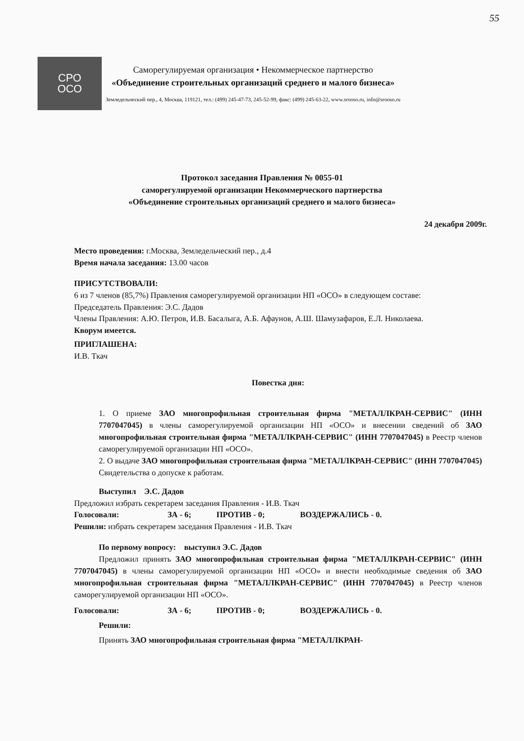55
СРО
ОСО
Саморегулируемая организация • Некоммерческое партнерство
«Объединение строительных организаций среднего и малого бизнеса»
Земледельческий пер., 4, Москва, 119121, тел.: (499) 245-47-73, 245-52-99, факс: (499) 245-63-22, www.srooso.ru, info@srooso.ru
Протокол заседания Правления № 0055-01
саморегулируемой организации Некоммерческого партнерства
«Объединение строительных организаций среднего и малого бизнеса»
24 декабря 2009г.
Место проведения: г.Москва, Земледельческий пер., д.4
Время начала заседания: 13.00 часов
ПРИСУТСТВОВАЛИ:
6 из 7 членов (85,7%) Правления саморегулируемой организации НП «ОСО» в следующем составе:
Председатель Правления: Э.С. Дадов
Члены Правления: А.Ю. Петров, И.В. Басалыга, А.Б. Афаунов, А.Ш. Шамузафаров, Е.Л. Николаева.
Кворум имеется.
ПРИГЛАШЕНА:
И.В. Ткач
Повестка дня:
1. О приеме ЗАО многопрофильная строительная фирма "МЕТАЛЛКРАН-СЕРВИС" (ИНН 7707047045) в члены саморегулируемой организации НП «ОСО» и внесении сведений об ЗАО многопрофильная строительная фирма "МЕТАЛЛКРАН-СЕРВИС" (ИНН 7707047045) в Реестр членов саморегулируемой организации НП «ОСО».
2. О выдаче ЗАО многопрофильная строительная фирма "МЕТАЛЛКРАН-СЕРВИС" (ИНН 7707047045) Свидетельства о допуске к работам.
Выступил Э.С. Дадов
Предложил избрать секретарем заседания Правления - И.В. Ткач
Голосовали: ЗА - 6; ПРОТИВ - 0; ВОЗДЕРЖАЛИСЬ - 0.
Решили: избрать секретарем заседания Правления - И.В. Ткач
По первому вопросу: выступил Э.С. Дадов
Предложил принять ЗАО многопрофильная строительная фирма "МЕТАЛЛКРАН-СЕРВИС" (ИНН 7707047045) в члены саморегулируемой организации НП «ОСО» и внести необходимые сведения об ЗАО многопрофильная строительная фирма "МЕТАЛЛКРАН-СЕРВИС" (ИНН 7707047045) в Реестр членов саморегулируемой организации НП «ОСО».
Голосовали: ЗА - 6; ПРОТИВ - 0; ВОЗДЕРЖАЛИСЬ - 0.
Решили:
Принять ЗАО многопрофильная строительная фирма "МЕТАЛЛКРАН-